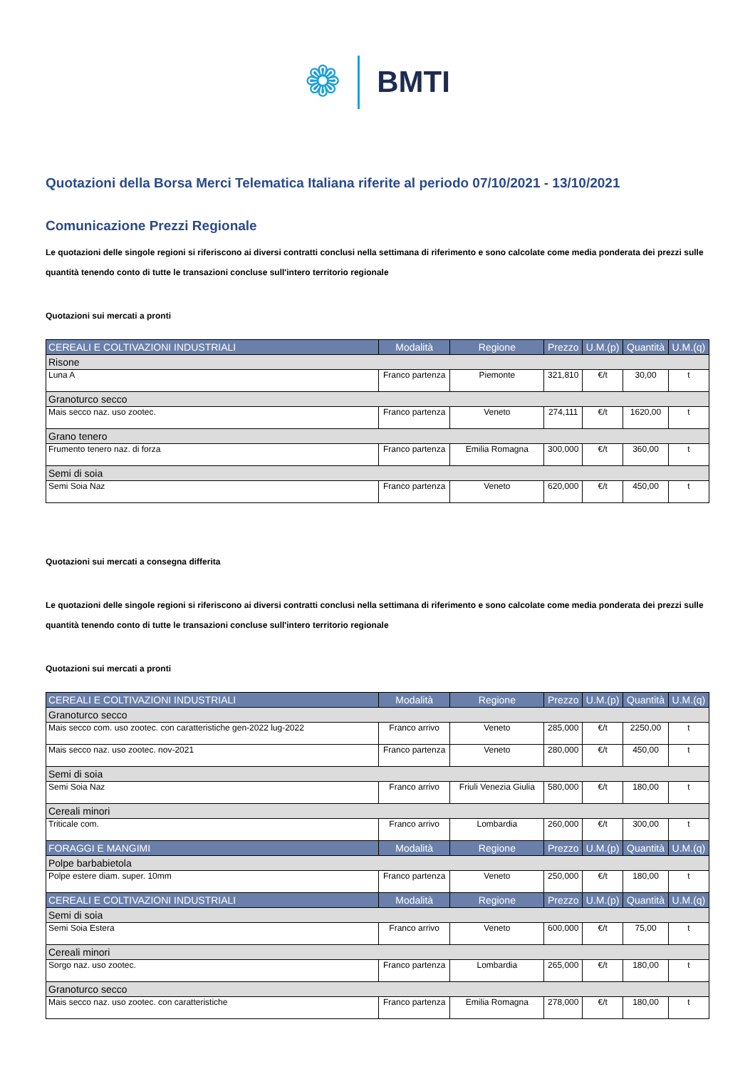❁ BMTI
Quotazioni della Borsa Merci Telematica Italiana riferite al periodo 07/10/2021 - 13/10/2021
Comunicazione Prezzi Regionale
Le quotazioni delle singole regioni si riferiscono ai diversi contratti conclusi nella settimana di riferimento e sono calcolate come media ponderata dei prezzi sulle quantità tenendo conto di tutte le transazioni concluse sull'intero territorio regionale
Quotazioni sui mercati a pronti
| CEREALI E COLTIVAZIONI INDUSTRIALI | Modalità | Regione | Prezzo | U.M.(p) | Quantità | U.M.(q) |
| --- | --- | --- | --- | --- | --- | --- |
| Risone | | | | | | |
| Luna A | Franco partenza | Piemonte | 321,810 | €/t | 30,00 | t |
| Granoturco secco | | | | | | |
| Mais secco naz. uso zootec. | Franco partenza | Veneto | 274,111 | €/t | 1620,00 | t |
| Grano tenero | | | | | | |
| Frumento tenero naz. di forza | Franco partenza | Emilia Romagna | 300,000 | €/t | 360,00 | t |
| Semi di soia | | | | | | |
| Semi Soia Naz | Franco partenza | Veneto | 620,000 | €/t | 450,00 | t |
Quotazioni sui mercati a consegna differita
Le quotazioni delle singole regioni si riferiscono ai diversi contratti conclusi nella settimana di riferimento e sono calcolate come media ponderata dei prezzi sulle quantità tenendo conto di tutte le transazioni concluse sull'intero territorio regionale
Quotazioni sui mercati a pronti
| CEREALI E COLTIVAZIONI INDUSTRIALI | Modalità | Regione | Prezzo | U.M.(p) | Quantità | U.M.(q) |
| --- | --- | --- | --- | --- | --- | --- |
| Granoturco secco | | | | | | |
| Mais secco com. uso zootec. con caratteristiche gen-2022 lug-2022 | Franco arrivo | Veneto | 285,000 | €/t | 2250,00 | t |
| Mais secco naz. uso zootec. nov-2021 | Franco partenza | Veneto | 280,000 | €/t | 450,00 | t |
| Semi di soia | | | | | | |
| Semi Soia Naz | Franco arrivo | Friuli Venezia Giulia | 580,000 | €/t | 180,00 | t |
| Cereali minori | | | | | | |
| Triticale com. | Franco arrivo | Lombardia | 260,000 | €/t | 300,00 | t |
| FORAGGI E MANGIMI | Modalità | Regione | Prezzo | U.M.(p) | Quantità | U.M.(q) |
| Polpe barbabietola | | | | | | |
| Polpe estere diam. super. 10mm | Franco partenza | Veneto | 250,000 | €/t | 180,00 | t |
| CEREALI E COLTIVAZIONI INDUSTRIALI | Modalità | Regione | Prezzo | U.M.(p) | Quantità | U.M.(q) |
| Semi di soia | | | | | | |
| Semi Soia Estera | Franco arrivo | Veneto | 600,000 | €/t | 75,00 | t |
| Cereali minori | | | | | | |
| Sorgo naz. uso zootec. | Franco partenza | Lombardia | 265,000 | €/t | 180,00 | t |
| Granoturco secco | | | | | | |
| Mais secco naz. uso zootec. con caratteristiche | Franco partenza | Emilia Romagna | 278,000 | €/t | 180,00 | t |